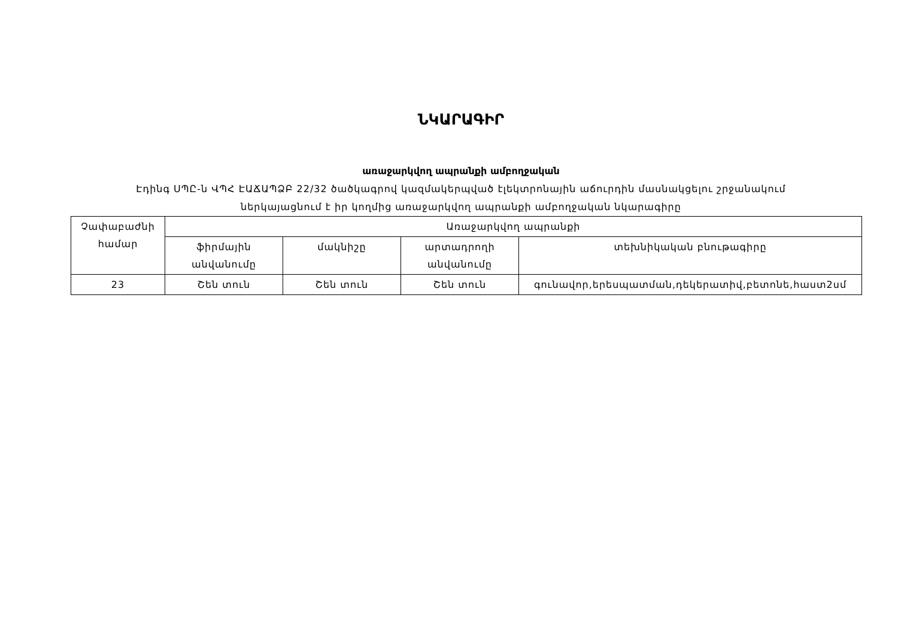ՆԿԱՐԱԳԻՐ
առաջարկվող ապրանքի ամբողջական
Էդինգ ՍՊԸ-ն ՎՊՀ ԷԱՃԱՊՁԲ 22/32 ծածկագրով կազմակերպված էլեկտրոնային աճուրդին մասնակցելու շրջանակում
ներկայացնում է իր կողմից առաջարկվող ապրանքի ամբողջական նկարագիրը
| Չափաբաժնի համար | Առաջարկվող ապրանքի | | | |
| | ֆիրմային անվանումը | մակնիշը | արտադրողի անվանումը | տեխնիկական բնութագիրը |
| 23 | Շեն տուն | Շեն տուն | Շեն տուն | գունավոր,երեսպատման,դեկերատիվ,բետոնե,հաստ2սմ |